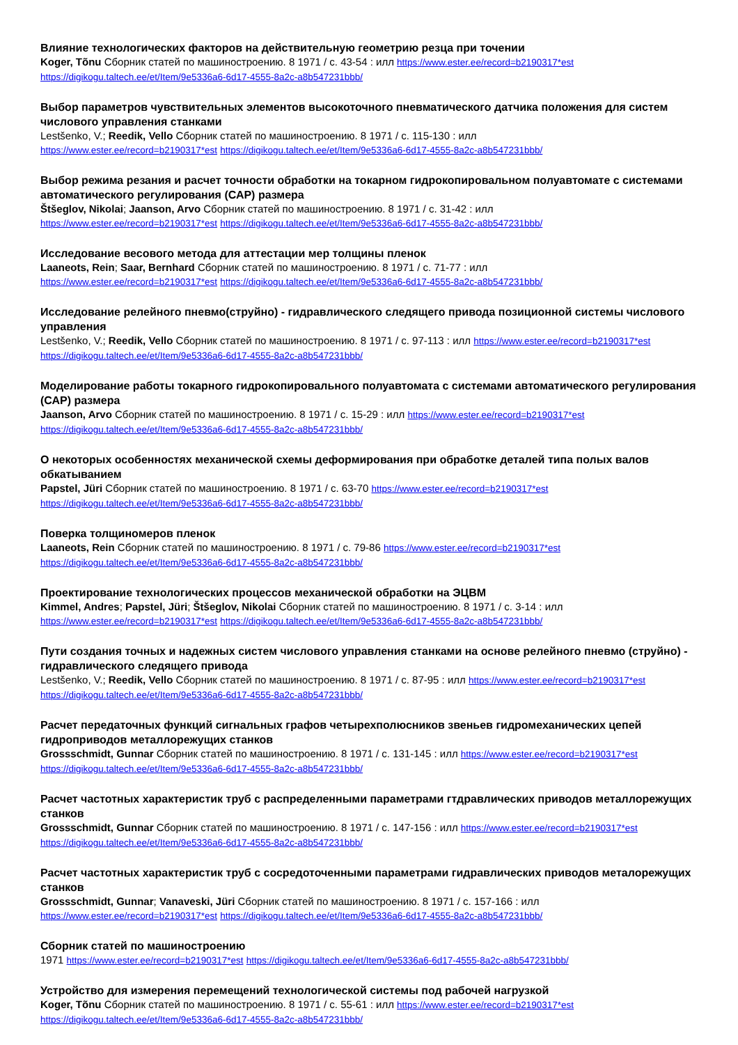Влияние технологических факторов на действительную геометрию резца при точении
Koger, Tõnu Сборник статей по машиностроению. 8 1971 / с. 43-54 : илл https://www.ester.ee/record=b2190317*est https://digikogu.taltech.ee/et/Item/9e5336a6-6d17-4555-8a2c-a8b547231bbb/
Выбор параметров чувствительных элементов высокоточного пневматического датчика положения для систем числового управления станками
Lestšenko, V.; Reedik, Vello Сборник статей по машиностроению. 8 1971 / с. 115-130 : илл
https://www.ester.ee/record=b2190317*est https://digikogu.taltech.ee/et/Item/9e5336a6-6d17-4555-8a2c-a8b547231bbb/
Выбор режима резания и расчет точности обработки на токарном гидрокопировальном полуавтомате с системами автоматического регулирования (САР) размера
Štšeglov, Nikolai; Jaanson, Arvo Сборник статей по машиностроению. 8 1971 / с. 31-42 : илл
https://www.ester.ee/record=b2190317*est https://digikogu.taltech.ee/et/Item/9e5336a6-6d17-4555-8a2c-a8b547231bbb/
Исследование весового метода для аттестации мер толщины пленок
Laaneots, Rein; Saar, Bernhard Сборник статей по машиностроению. 8 1971 / с. 71-77 : илл
https://www.ester.ee/record=b2190317*est https://digikogu.taltech.ee/et/Item/9e5336a6-6d17-4555-8a2c-a8b547231bbb/
Исследование релейного пневмо(струйно) - гидравлического следящего привода позиционной системы числового управления
Lestšenko, V.; Reedik, Vello Сборник статей по машиностроению. 8 1971 / с. 97-113 : илл https://www.ester.ee/record=b2190317*est https://digikogu.taltech.ee/et/Item/9e5336a6-6d17-4555-8a2c-a8b547231bbb/
Моделирование работы токарного гидрокопировального полуавтомата с системами автоматического регулирования (САР) размера
Jaanson, Arvo Сборник статей по машиностроению. 8 1971 / с. 15-29 : илл https://www.ester.ee/record=b2190317*est https://digikogu.taltech.ee/et/Item/9e5336a6-6d17-4555-8a2c-a8b547231bbb/
О некоторых особенностях механической схемы деформирования при обработке деталей типа полых валов обкатыванием
Papstel, Jüri Сборник статей по машиностроению. 8 1971 / с. 63-70 https://www.ester.ee/record=b2190317*est https://digikogu.taltech.ee/et/Item/9e5336a6-6d17-4555-8a2c-a8b547231bbb/
Поверка толщиномеров пленок
Laaneots, Rein Сборник статей по машиностроению. 8 1971 / с. 79-86 https://www.ester.ee/record=b2190317*est https://digikogu.taltech.ee/et/Item/9e5336a6-6d17-4555-8a2c-a8b547231bbb/
Проектирование технологических процессов механической обработки на ЭЦВМ
Kimmel, Andres; Papstel, Jüri; Štšeglov, Nikolai Сборник статей по машиностроению. 8 1971 / с. 3-14 : илл
https://www.ester.ee/record=b2190317*est https://digikogu.taltech.ee/et/Item/9e5336a6-6d17-4555-8a2c-a8b547231bbb/
Пути создания точных и надежных систем числового управления станками на основе релейного пневмо (струйно) - гидравлического следящего привода
Lestšenko, V.; Reedik, Vello Сборник статей по машиностроению. 8 1971 / с. 87-95 : илл https://www.ester.ee/record=b2190317*est https://digikogu.taltech.ee/et/Item/9e5336a6-6d17-4555-8a2c-a8b547231bbb/
Расчет передаточных функций сигнальных графов четырехполюсников звеньев гидромеханических цепей гидроприводов металлорежущих станков
Grossschmidt, Gunnar Сборник статей по машиностроению. 8 1971 / с. 131-145 : илл https://www.ester.ee/record=b2190317*est https://digikogu.taltech.ee/et/Item/9e5336a6-6d17-4555-8a2c-a8b547231bbb/
Расчет частотных характеристик труб с распределенными параметрами гтдравлических приводов металлорежущих станков
Grossschmidt, Gunnar Сборник статей по машиностроению. 8 1971 / с. 147-156 : илл https://www.ester.ee/record=b2190317*est https://digikogu.taltech.ee/et/Item/9e5336a6-6d17-4555-8a2c-a8b547231bbb/
Расчет частотных характеристик труб с сосредоточенными параметрами гидравлических приводов металорежущих станков
Grossschmidt, Gunnar; Vanaveski, Jüri Сборник статей по машиностроению. 8 1971 / с. 157-166 : илл
https://www.ester.ee/record=b2190317*est https://digikogu.taltech.ee/et/Item/9e5336a6-6d17-4555-8a2c-a8b547231bbb/
Сборник статей по машиностроению
1971 https://www.ester.ee/record=b2190317*est https://digikogu.taltech.ee/et/Item/9e5336a6-6d17-4555-8a2c-a8b547231bbb/
Устройство для измерения перемещений технологической системы под рабочей нагрузкой
Koger, Tõnu Сборник статей по машиностроению. 8 1971 / с. 55-61 : илл https://www.ester.ee/record=b2190317*est https://digikogu.taltech.ee/et/Item/9e5336a6-6d17-4555-8a2c-a8b547231bbb/